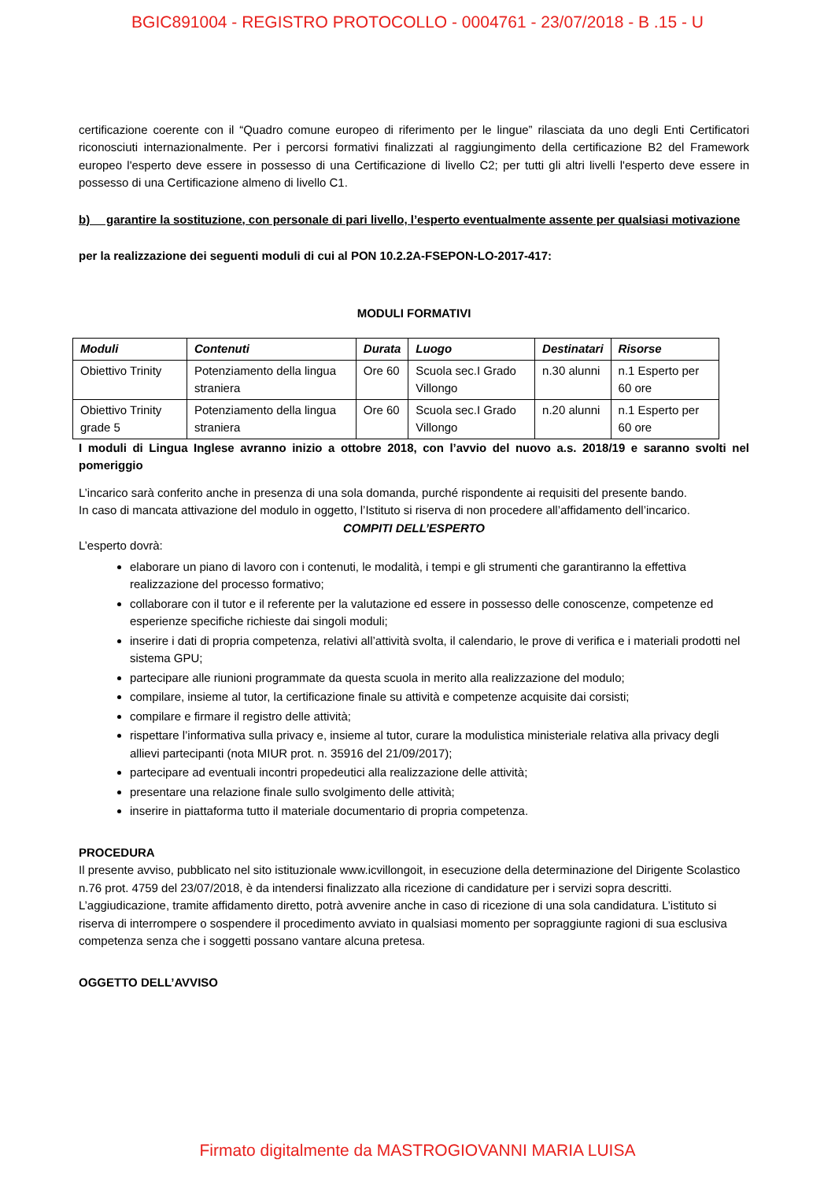BGIC891004 - REGISTRO PROTOCOLLO - 0004761 - 23/07/2018 - B .15 - U
certificazione coerente con il “Quadro comune europeo di riferimento per le lingue” rilasciata da uno degli Enti Certificatori riconosciuti internazionalmente. Per i percorsi formativi finalizzati al raggiungimento della certificazione B2 del Framework europeo l'esperto deve essere in possesso di una Certificazione di livello C2; per tutti gli altri livelli l'esperto deve essere in possesso di una Certificazione almeno di livello C1.
b) garantire la sostituzione, con personale di pari livello, l’esperto eventualmente assente per qualsiasi motivazione
per la realizzazione dei seguenti moduli di cui al PON 10.2.2A-FSEPON-LO-2017-417:
MODULI FORMATIVI
| Moduli | Contenuti | Durata | Luogo | Destinatari | Risorse |
| --- | --- | --- | --- | --- | --- |
| Obiettivo Trinity | Potenziamento della lingua straniera | Ore 60 | Scuola sec.I Grado Villongo | n.30 alunni | n.1 Esperto per 60 ore |
| Obiettivo Trinity grade 5 | Potenziamento della lingua straniera | Ore 60 | Scuola sec.I Grado Villongo | n.20 alunni | n.1 Esperto per 60 ore |
I moduli di Lingua Inglese avranno inizio a ottobre 2018, con l’avvio del nuovo a.s. 2018/19 e saranno svolti nel pomeriggio
L’incarico sarà conferito anche in presenza di una sola domanda, purché rispondente ai requisiti del presente bando.
In caso di mancata attivazione del modulo in oggetto, l’Istituto si riserva di non procedere all’affidamento dell’incarico.
COMPITI DELL’ESPERTO
L’esperto dovrà:
elaborare un piano di lavoro con i contenuti, le modalità, i tempi e gli strumenti che garantiranno la effettiva realizzazione del processo formativo;
collaborare con il tutor e il referente per la valutazione ed essere in possesso delle conoscenze, competenze ed esperienze specifiche richieste dai singoli moduli;
inserire i dati di propria competenza, relativi all’attività svolta, il calendario, le prove di verifica e i materiali prodotti nel sistema GPU;
partecipare alle riunioni programmate da questa scuola in merito alla realizzazione del modulo;
compilare, insieme al tutor, la certificazione finale su attività e competenze acquisite dai corsisti;
compilare e firmare il registro delle attività;
rispettare l’informativa sulla privacy e, insieme al tutor, curare la modulistica ministeriale relativa alla privacy degli allievi partecipanti (nota MIUR prot. n. 35916 del 21/09/2017);
partecipare ad eventuali incontri propedeutici alla realizzazione delle attività;
presentare una relazione finale sullo svolgimento delle attività;
inserire in piattaforma tutto il materiale documentario di propria competenza.
PROCEDURA
Il presente avviso, pubblicato nel sito istituzionale www.icvillongoit, in esecuzione della determinazione del Dirigente Scolastico n.76 prot. 4759 del 23/07/2018, è da intendersi finalizzato alla ricezione di candidature per i servizi sopra descritti. L’aggiudicazione, tramite affidamento diretto, potrà avvenire anche in caso di ricezione di una sola candidatura. L’istituto si riserva di interrompere o sospendere il procedimento avviato in qualsiasi momento per sopraggiunte ragioni di sua esclusiva competenza senza che i soggetti possano vantare alcuna pretesa.
OGGETTO DELL’AVVISO
Firmato digitalmente da MASTROGIOVANNI MARIA LUISA